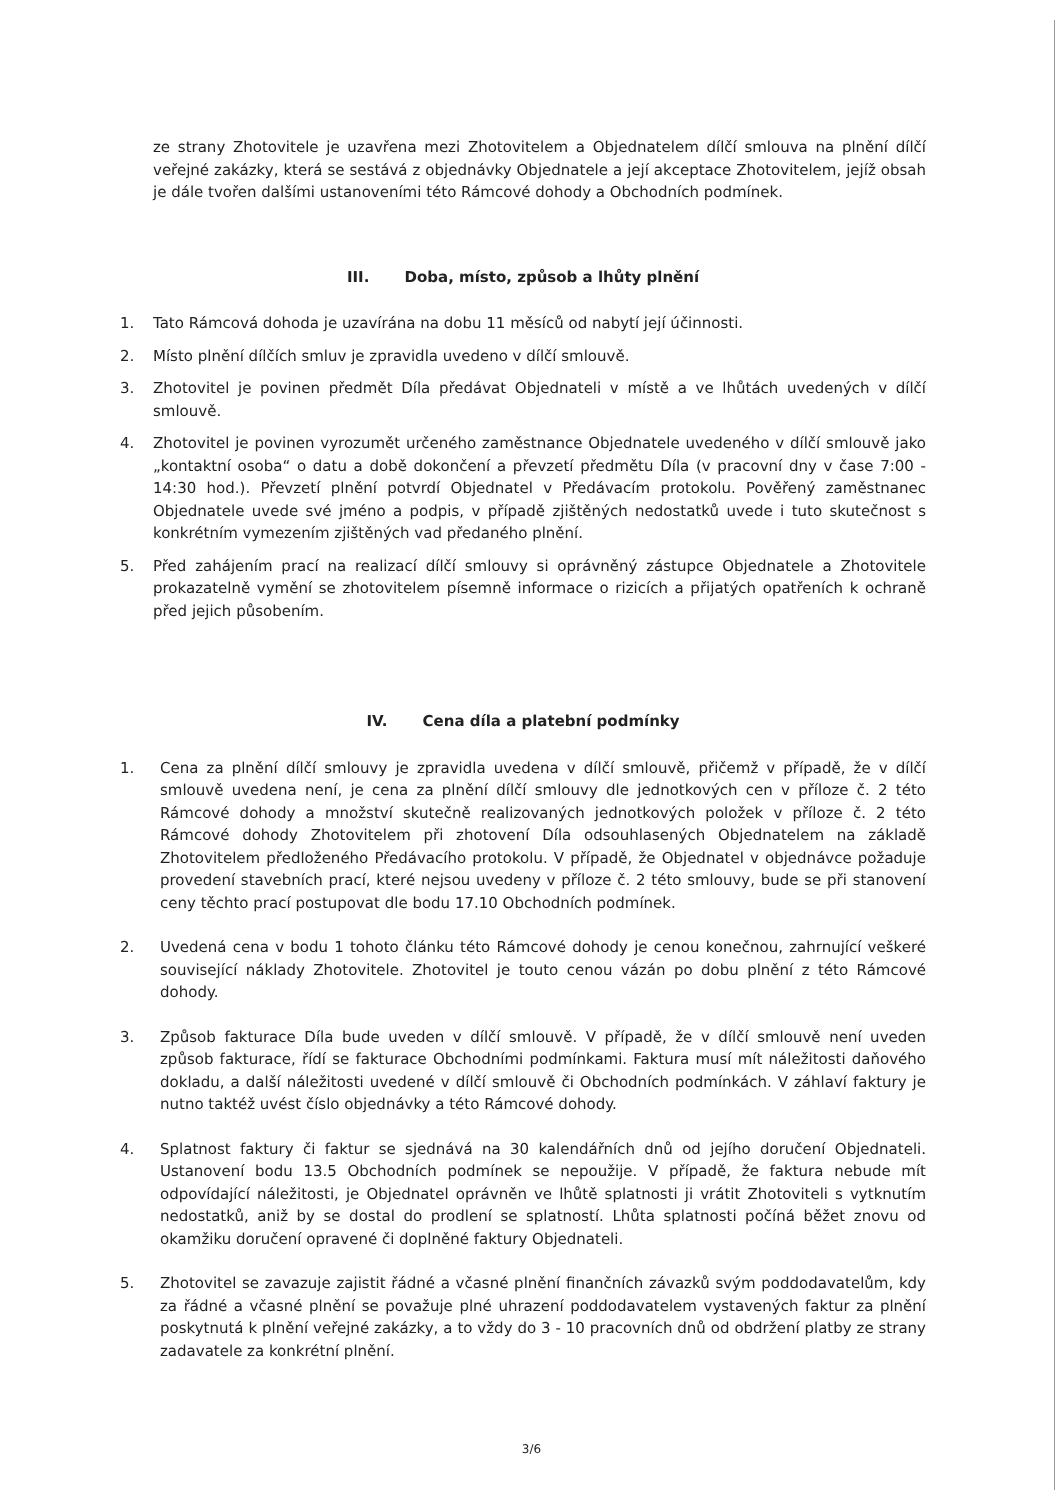ze strany Zhotovitele je uzavřena mezi Zhotovitelem a Objednatelem dílčí smlouva na plnění dílčí veřejné zakázky, která se sestává z objednávky Objednatele a její akceptace Zhotovitelem, jejíž obsah je dále tvořen dalšími ustanoveními této Rámcové dohody a Obchodních podmínek.
III. Doba, místo, způsob a lhůty plnění
1. Tato Rámcová dohoda je uzavírána na dobu 11 měsíců od nabytí její účinnosti.
2. Místo plnění dílčích smluv je zpravidla uvedeno v dílčí smlouvě.
3. Zhotovitel je povinen předmět Díla předávat Objednateli v místě a ve lhůtách uvedených v dílčí smlouvě.
4. Zhotovitel je povinen vyrozumět určeného zaměstnance Objednatele uvedeného v dílčí smlouvě jako „kontaktní osoba“ o datu a době dokončení a převzetí předmětu Díla (v pracovní dny v čase 7:00 - 14:30 hod.). Převzetí plnění potvrdí Objednatel v Předávacím protokolu. Pověřený zaměstnanec Objednatele uvede své jméno a podpis, v případě zjištěných nedostatků uvede i tuto skutečnost s konkrétním vymezením zjištěných vad předaného plnění.
5. Před zahájením prací na realizací dílčí smlouvy si oprávněný zástupce Objednatele a Zhotovitele prokazatelně vymění se zhotovitelem písemně informace o rizicích a přijatých opatřeních k ochraně před jejich působením.
IV. Cena díla a platební podmínky
1. Cena za plnění dílčí smlouvy je zpravidla uvedena v dílčí smlouvě, přičemž v případě, že v dílčí smlouvě uvedena není, je cena za plnění dílčí smlouvy dle jednotkových cen v příloze č. 2 této Rámcové dohody a množství skutečně realizovaných jednotkových položek v příloze č. 2 této Rámcové dohody Zhotovitelem při zhotovení Díla odsouhlasených Objednatelem na základě Zhotovitelem předloženého Předávacího protokolu. V případě, že Objednatel v objednávce požaduje provedení stavebních prací, které nejsou uvedeny v příloze č. 2 této smlouvy, bude se při stanovení ceny těchto prací postupovat dle bodu 17.10 Obchodních podmínek.
2. Uvedená cena v bodu 1 tohoto článku této Rámcové dohody je cenou konečnou, zahrnující veškeré související náklady Zhotovitele. Zhotovitel je touto cenou vázán po dobu plnění z této Rámcové dohody.
3. Způsob fakturace Díla bude uveden v dílčí smlouvě. V případě, že v dílčí smlouvě není uveden způsob fakturace, řídí se fakturace Obchodními podmínkami. Faktura musí mít náležitosti daňového dokladu, a další náležitosti uvedené v dílčí smlouvě či Obchodních podmínkách. V záhlaví faktury je nutno taktéž uvést číslo objednávky a této Rámcové dohody.
4. Splatnost faktury či faktur se sjednává na 30 kalendářních dnů od jejího doručení Objednateli. Ustanovení bodu 13.5 Obchodních podmínek se nepoužije. V případě, že faktura nebude mít odpovídající náležitosti, je Objednatel oprávněn ve lhůtě splatnosti ji vrátit Zhotoviteli s vytknutím nedostatků, aniž by se dostal do prodlení se splatností. Lhůta splatnosti počíná běžet znovu od okamžiku doručení opravené či doplněné faktury Objednateli.
5. Zhotovitel se zavazuje zajistit řádné a včasné plnění finančních závazků svým poddodavatelům, kdy za řádné a včasné plnění se považuje plné uhrazení poddodavatelem vystavených faktur za plnění poskytnutá k plnění veřejné zakázky, a to vždy do 3 - 10 pracovních dnů od obdržení platby ze strany zadavatele za konkrétní plnění.
3/6